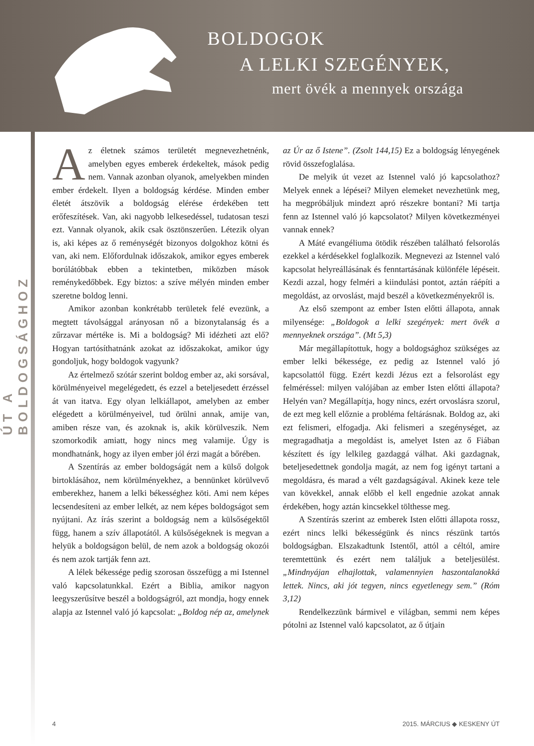BOLDOGOK
A LELKI SZEGÉNYEK,
mert övék a mennyek országa
ÚT A BOLDOGSÁGHOZ
Az életnek számos területét megnevezhetnénk, amelyben egyes emberek érdekeltek, mások pedig nem. Vannak azonban olyanok, amelyekben minden ember érdekelt. Ilyen a boldogság kérdése. Minden ember életét átszövik a boldogság elérése érdekében tett erőfeszítések. Van, aki nagyobb lelkesedéssel, tudatosan teszi ezt. Vannak olyanok, akik csak ösztönszerűen. Létezik olyan is, aki képes az ő reménységét bizonyos dolgokhoz kötni és van, aki nem. Előfordulnak időszakok, amikor egyes emberek borúlátóbbak ebben a tekintetben, miközben mások reménykedőbbek. Egy biztos: a szíve mélyén minden ember szeretne boldog lenni.
Amikor azonban konkrétabb területek felé evezünk, a megtett távolsággal arányosan nő a bizonytalanság és a zűrzavar mértéke is. Mi a boldogság? Mi idézheti azt elő? Hogyan tartósíthatnánk azokat az időszakokat, amikor úgy gondoljuk, hogy boldogok vagyunk?
Az értelmező szótár szerint boldog ember az, aki sorsával, körülményeivel megelégedett, és ezzel a beteljesedett érzéssel át van itatva. Egy olyan lelkiállapot, amelyben az ember elégedett a körülményeivel, tud örülni annak, amije van, amiben része van, és azoknak is, akik körülveszik. Nem szomorkodik amiatt, hogy nincs meg valamije. Úgy is mondhatnánk, hogy az ilyen ember jól érzi magát a bőrében.
A Szentírás az ember boldogságát nem a külső dolgok birtoklásához, nem körülményekhez, a bennünket körülvevő emberekhez, hanem a lelki békességhez köti. Ami nem képes lecsendesíteni az ember lelkét, az nem képes boldogságot sem nyújtani. Az írás szerint a boldogság nem a külsőségektől függ, hanem a szív állapotától. A külsőségeknek is megvan a helyük a boldogságon belül, de nem azok a boldogság okozói és nem azok tartják fenn azt.
A lélek békessége pedig szorosan összefügg a mi Istennel való kapcsolatunkkal. Ezért a Biblia, amikor nagyon leegyszerűsítve beszél a boldogságról, azt mondja, hogy ennek alapja az Istennel való jó kapcsolat: „Boldog nép az, amelynek az Úr az ő Istene”. (Zsolt 144,15) Ez a boldogság lényegének rövid összefoglalása.
De melyik út vezet az Istennel való jó kapcsolathoz? Melyek ennek a lépései? Milyen elemeket nevezhetünk meg, ha megpróbáljuk mindezt apró részekre bontani? Mi tartja fenn az Istennel való jó kapcsolatot? Milyen következményei vannak ennek?
A Máté evangéliuma ötödik részében található felsorolás ezekkel a kérdésekkel foglalkozik. Megnevezi az Istennel való kapcsolat helyreállásának és fenntartásának különféle lépéseit. Kezdi azzal, hogy felméri a kiindulási pontot, aztán ráépíti a megoldást, az orvoslást, majd beszél a következményekről is.
Az első szempont az ember Isten előtti állapota, annak milyensége: „Boldogok a lelki szegények: mert övék a mennyeknek országa”. (Mt 5,3)
Már megállapítottuk, hogy a boldogsághoz szükséges az ember lelki békessége, ez pedig az Istennel való jó kapcsolattól függ. Ezért kezdi Jézus ezt a felsorolást egy felméréssel: milyen valójában az ember Isten előtti állapota? Helyén van? Megállapítja, hogy nincs, ezért orvoslásra szorul, de ezt meg kell előznie a probléma feltárásnak. Boldog az, aki ezt felismeri, elfogadja. Aki felismeri a szegénységet, az megragadhatja a megoldást is, amelyet Isten az ő Fiában készített és így lelkileg gazdaggá válhat. Aki gazdagnak, beteljesedettnek gondolja magát, az nem fog igényt tartani a megoldásra, és marad a vélt gazdagságával. Akinek keze tele van kövekkel, annak előbb el kell engednie azokat annak érdekében, hogy aztán kincsekkel tölthesse meg.
A Szentírás szerint az emberek Isten előtti állapota rossz, ezért nincs lelki békességünk és nincs részünk tartós boldogságban. Elszakadtunk Istentől, attól a céltól, amire teremtettünk és ezért nem találjuk a beteljesülést. „Mindnyájan elhajlottak, valamennyien haszontalanokká lettek. Nincs, aki jót tegyen, nincs egyetlenegy sem.” (Róm 3,12)
Rendelkezzünk bármivel e világban, semmi nem képes pótolni az Istennel való kapcsolatot, az ő útjain
4 2015. MÁRCIUS ◆ KESKENY ÚT